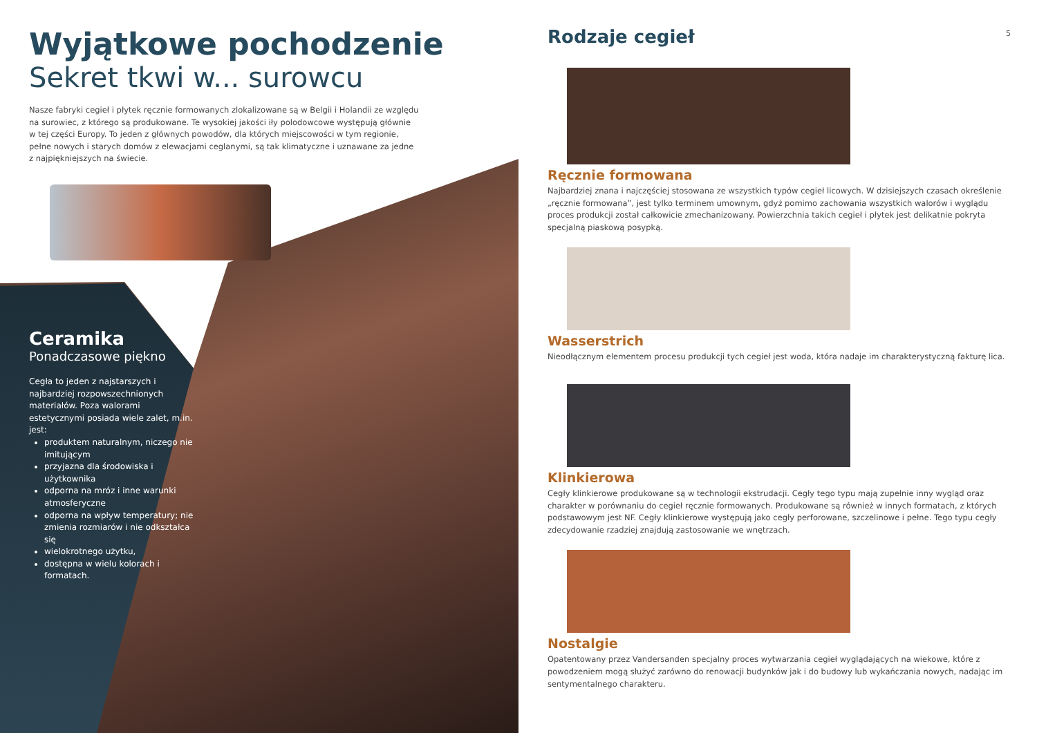Wyjątkowe pochodzenie
Sekret tkwi w... surowcu
Nasze fabryki cegieł i płytek ręcznie formowanych zlokalizowane są w Belgii i Holandii ze względu
na surowiec, z którego są produkowane. Te wysokiej jakości iły polodowcowe występują głównie
w tej części Europy. To jeden z głównych powodów, dla których miejscowości w tym regionie,
pełne nowych i starych domów z elewacjami ceglanymi, są tak klimatyczne i uznawane za jedne
z najpiękniejszych na świecie.
Ceramika
Ponadczasowe piękno
Cegła to jeden z najstarszych i najbardziej rozpowszechnionych materiałów. Poza walorami estetycznymi posiada wiele zalet, m.in. jest:
produktem naturalnym, niczego nie imitującym
przyjazna dla środowiska i użytkownika
odporna na mróz i inne warunki atmosferyczne
odporna na wpływ temperatury; nie zmienia rozmiarów i nie odkształca się
wielokrotnego użytku,
dostępna w wielu kolorach i formatach.
5
Rodzaje cegieł
Ręcznie formowana
Najbardziej znana i najczęściej stosowana ze wszystkich typów cegieł licowych. W dzisiejszych czasach określenie „ręcznie formowana”, jest tylko terminem umownym, gdyż pomimo zachowania wszystkich walorów i wyglądu proces produkcji został całkowicie zmechanizowany. Powierzchnia takich cegieł i płytek jest delikatnie pokryta specjalną piaskową posypką.
Wasserstrich
Nieodłącznym elementem procesu produkcji tych cegieł jest woda, która nadaje im charakterystyczną fakturę lica.
Klinkierowa
Cegły klinkierowe produkowane są w technologii ekstrudacji. Cegły tego typu mają zupełnie inny wygląd oraz charakter w porównaniu do cegieł ręcznie formowanych. Produkowane są również w innych formatach, z których podstawowym jest NF. Cegły klinkierowe występują jako cegły perforowane, szczelinowe i pełne. Tego typu cegły zdecydowanie rzadziej znajdują zastosowanie we wnętrzach.
Nostalgie
Opatentowany przez Vandersanden specjalny proces wytwarzania cegieł wyglądających na wiekowe, które z powodzeniem mogą służyć zarówno do renowacji budynków jak i do budowy lub wykańczania nowych, nadając im sentymentalnego charakteru.